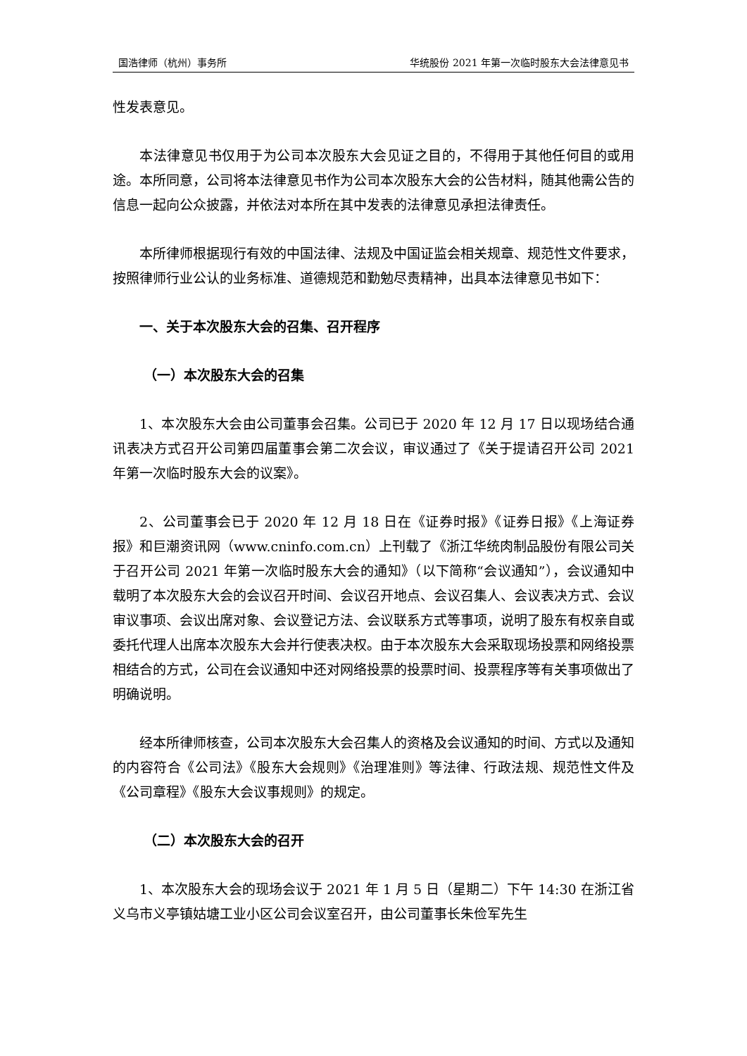国浩律师（杭州）事务所 华统股份 2021 年第一次临时股东大会法律意见书
性发表意见。
本法律意见书仅用于为公司本次股东大会见证之目的，不得用于其他任何目的或用途。本所同意，公司将本法律意见书作为公司本次股东大会的公告材料，随其他需公告的信息一起向公众披露，并依法对本所在其中发表的法律意见承担法律责任。
本所律师根据现行有效的中国法律、法规及中国证监会相关规章、规范性文件要求，按照律师行业公认的业务标准、道德规范和勤勉尽责精神，出具本法律意见书如下：
一、关于本次股东大会的召集、召开程序
（一）本次股东大会的召集
1、本次股东大会由公司董事会召集。公司已于 2020 年 12 月 17 日以现场结合通讯表决方式召开公司第四届董事会第二次会议，审议通过了《关于提请召开公司 2021 年第一次临时股东大会的议案》。
2、公司董事会已于 2020 年 12 月 18 日在《证券时报》《证券日报》《上海证券报》和巨潮资讯网（www.cninfo.com.cn）上刊载了《浙江华统肉制品股份有限公司关于召开公司 2021 年第一次临时股东大会的通知》（以下简称“会议通知”），会议通知中载明了本次股东大会的会议召开时间、会议召开地点、会议召集人、会议表决方式、会议审议事项、会议出席对象、会议登记方法、会议联系方式等事项，说明了股东有权亲自或委托代理人出席本次股东大会并行使表决权。由于本次股东大会采取现场投票和网络投票相结合的方式，公司在会议通知中还对网络投票的投票时间、投票程序等有关事项做出了明确说明。
经本所律师核查，公司本次股东大会召集人的资格及会议通知的时间、方式以及通知的内容符合《公司法》《股东大会规则》《治理准则》等法律、行政法规、规范性文件及《公司章程》《股东大会议事规则》的规定。
（二）本次股东大会的召开
1、本次股东大会的现场会议于 2021 年 1 月 5 日（星期二）下午 14:30 在浙江省义乌市义亭镇姑塘工业小区公司会议室召开，由公司董事长朱俭军先生